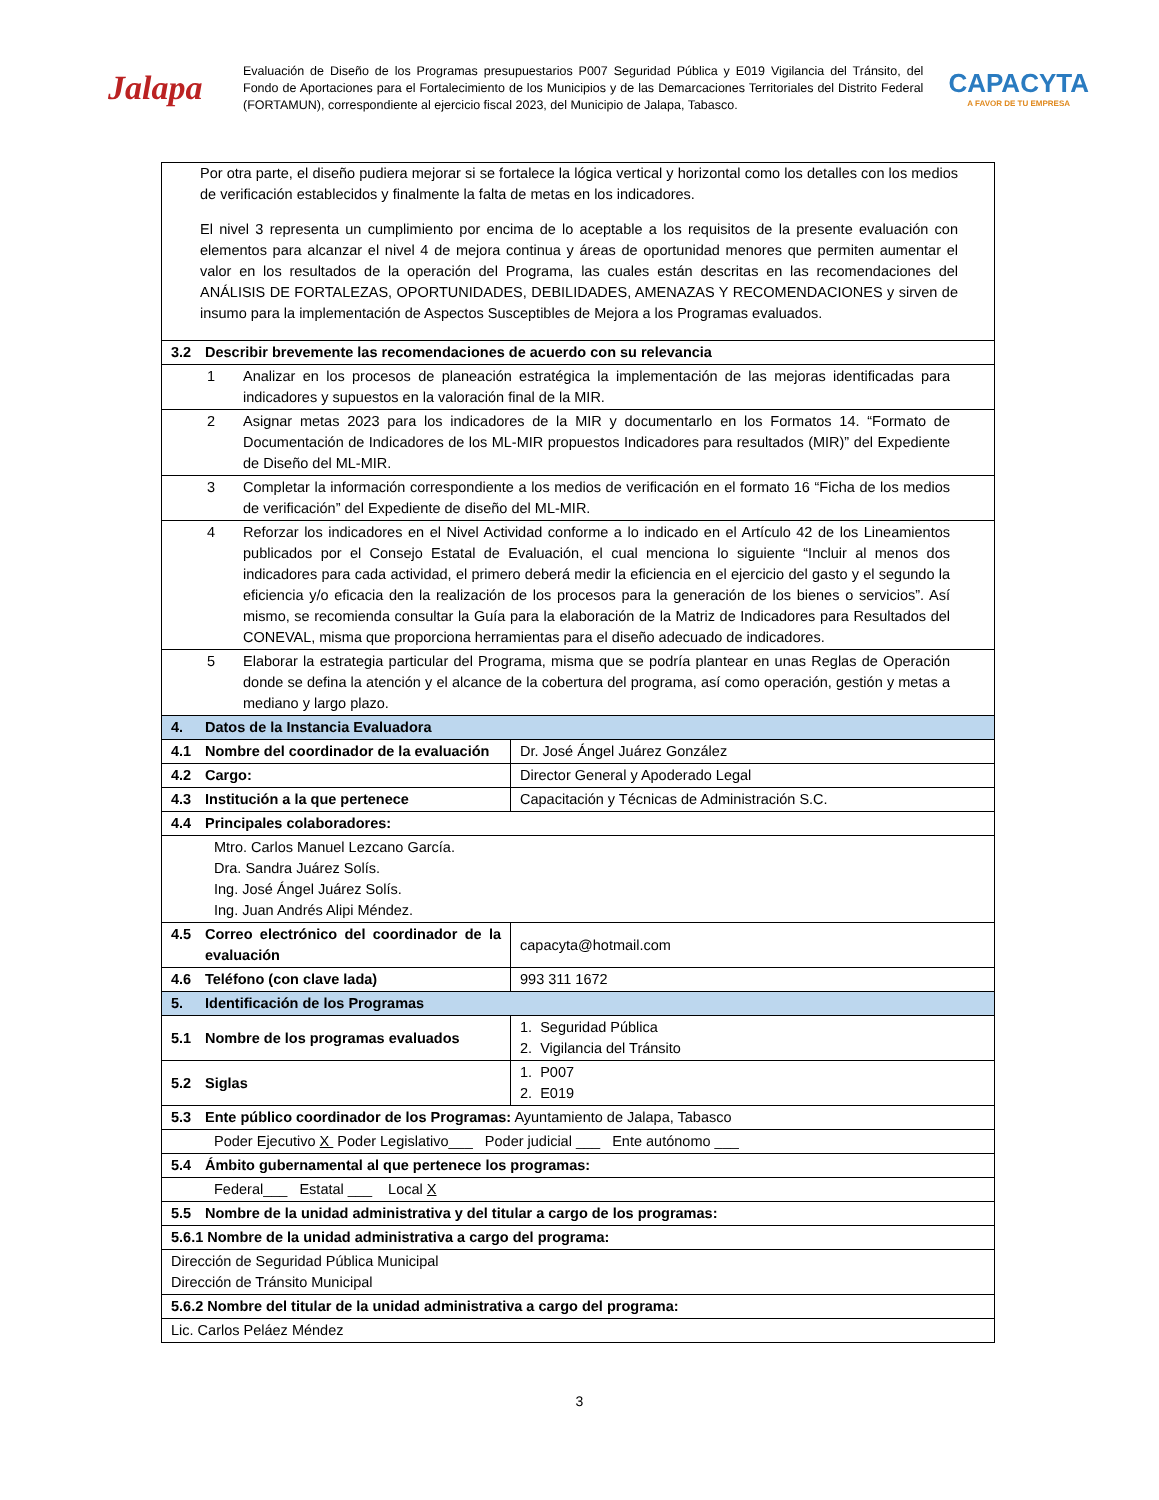Jalapa
Evaluación de Diseño de los Programas presupuestarios P007 Seguridad Pública y E019 Vigilancia del Tránsito, del Fondo de Aportaciones para el Fortalecimiento de los Municipios y de las Demarcaciones Territoriales del Distrito Federal (FORTAMUN), correspondiente al ejercicio fiscal 2023, del Municipio de Jalapa, Tabasco.
CAPACYTA
A FAVOR DE TU EMPRESA
| Por otra parte, el diseño pudiera mejorar si se fortalece la lógica vertical y horizontal como los detalles con los medios de verificación establecidos y finalmente la falta de metas en los indicadores. El nivel 3 representa un cumplimiento por encima de lo aceptable a los requisitos de la presente evaluación con elementos para alcanzar el nivel 4 de mejora continua y áreas de oportunidad menores que permiten aumentar el valor en los resultados de la operación del Programa, las cuales están descritas en las recomendaciones del ANÁLISIS DE FORTALEZAS, OPORTUNIDADES, DEBILIDADES, AMENAZAS Y RECOMENDACIONES y sirven de insumo para la implementación de Aspectos Susceptibles de Mejora a los Programas evaluados. | |
| 3.2 Describir brevemente las recomendaciones de acuerdo con su relevancia | |
| 1 Analizar en los procesos de planeación estratégica la implementación de las mejoras identificadas para indicadores y supuestos en la valoración final de la MIR. | |
| 2 Asignar metas 2023 para los indicadores de la MIR y documentarlo en los Formatos 14. “Formato de Documentación de Indicadores de los ML-MIR propuestos Indicadores para resultados (MIR)” del Expediente de Diseño del ML-MIR. | |
| 3 Completar la información correspondiente a los medios de verificación en el formato 16 “Ficha de los medios de verificación” del Expediente de diseño del ML-MIR. | |
| 4 Reforzar los indicadores en el Nivel Actividad conforme a lo indicado en el Artículo 42 de los Lineamientos publicados por el Consejo Estatal de Evaluación, el cual menciona lo siguiente “Incluir al menos dos indicadores para cada actividad, el primero deberá medir la eficiencia en el ejercicio del gasto y el segundo la eficiencia y/o eficacia den la realización de los procesos para la generación de los bienes o servicios”. Así mismo, se recomienda consultar la Guía para la elaboración de la Matriz de Indicadores para Resultados del CONEVAL, misma que proporciona herramientas para el diseño adecuado de indicadores. | |
| 5 Elaborar la estrategia particular del Programa, misma que se podría plantear en unas Reglas de Operación donde se defina la atención y el alcance de la cobertura del programa, así como operación, gestión y metas a mediano y largo plazo. | |
| 4. Datos de la Instancia Evaluadora | |
| 4.1 Nombre del coordinador de la evaluación | Dr. José Ángel Juárez González |
| 4.2 Cargo: | Director General y Apoderado Legal |
| 4.3 Institución a la que pertenece | Capacitación y Técnicas de Administración S.C. |
| 4.4 Principales colaboradores: | |
| Mtro. Carlos Manuel Lezcano García. Dra. Sandra Juárez Solís. Ing. José Ángel Juárez Solís. Ing. Juan Andrés Alipi Méndez. | |
| 4.5 Correo electrónico del coordinador de la evaluación | capacyta@hotmail.com |
| 4.6 Teléfono (con clave lada) | 993 311 1672 |
| 5. Identificación de los Programas | |
| 5.1 Nombre de los programas evaluados | 1. Seguridad Pública 2. Vigilancia del Tránsito |
| 5.2 Siglas | 1. P007 2. E019 |
| 5.3 Ente público coordinador de los Programas: Ayuntamiento de Jalapa, Tabasco | |
| Poder Ejecutivo X Poder Legislativo___ Poder judicial ___ Ente autónomo ___ | |
| 5.4 Ámbito gubernamental al que pertenece los programas: | |
| Federal___ Estatal ___ Local X | |
| 5.5 Nombre de la unidad administrativa y del titular a cargo de los programas: | |
| 5.6.1 Nombre de la unidad administrativa a cargo del programa: | |
| Dirección de Seguridad Pública Municipal Dirección de Tránsito Municipal | |
| 5.6.2 Nombre del titular de la unidad administrativa a cargo del programa: | |
| Lic. Carlos Peláez Méndez | |
3